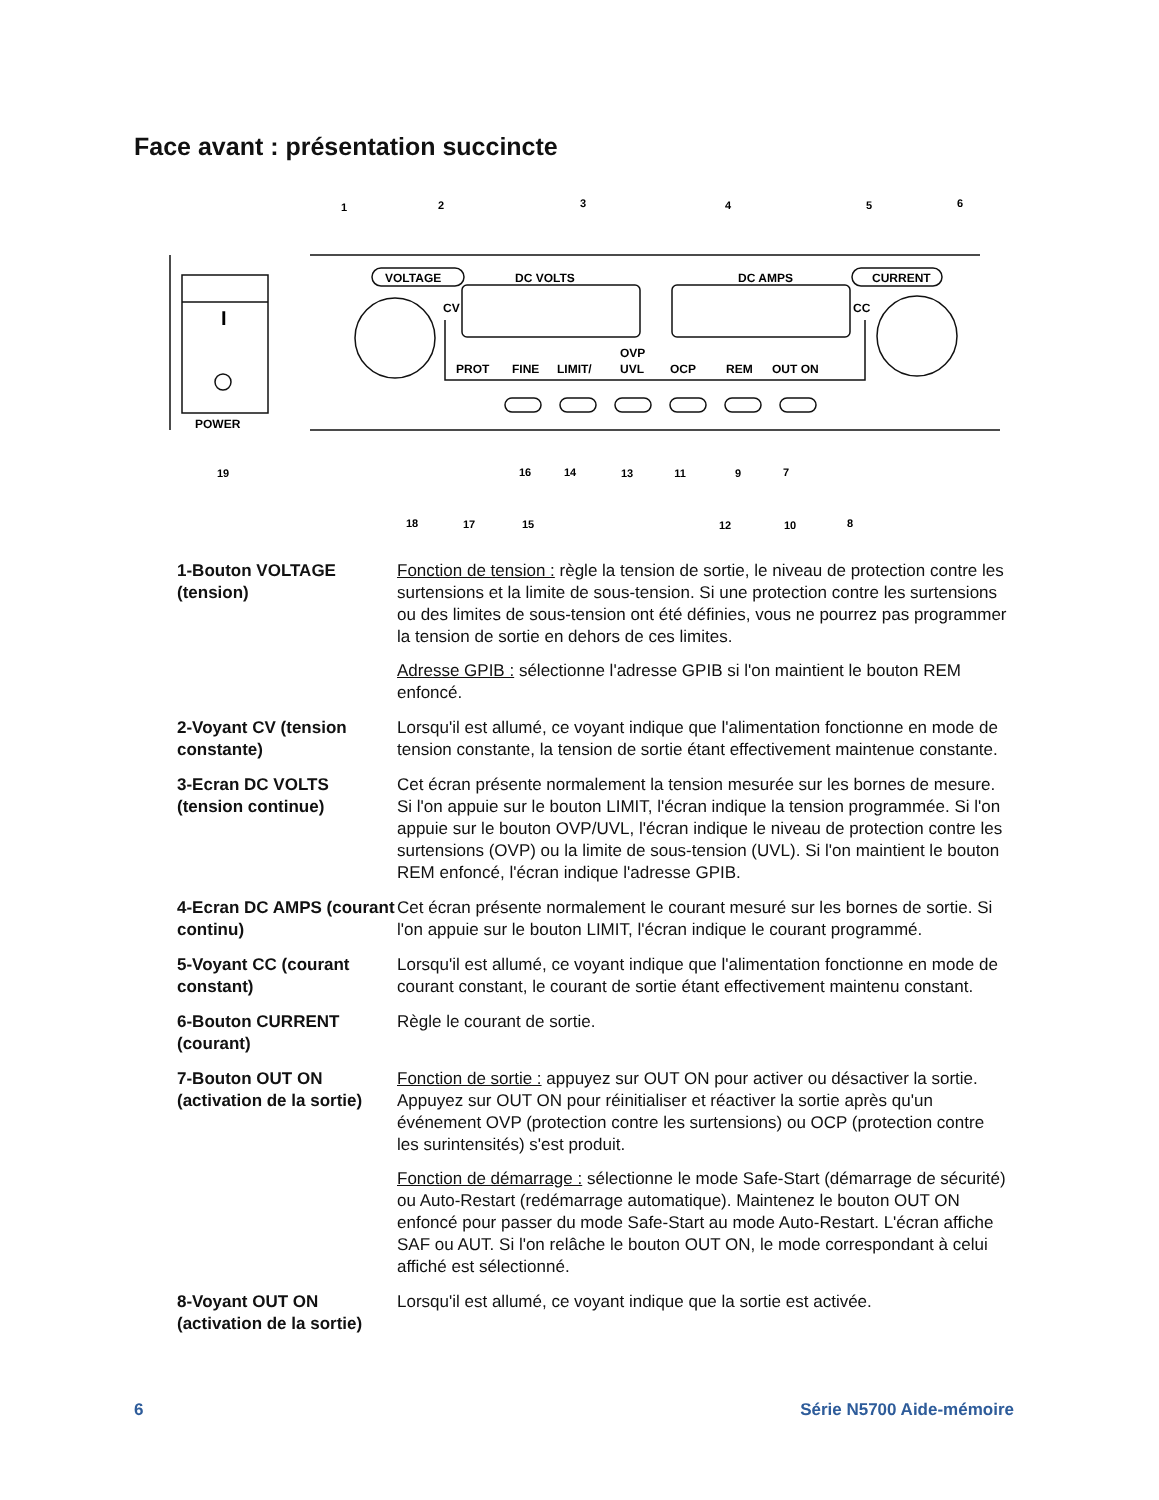Face avant : présentation succincte
POWER
I
VOLTAGE
DC VOLTS
DC AMPS
CURRENT
CV
CC
PROT
FINE
LIMIT/
OVP
UVL
OCP
REM
OUT ON
1
2
3
4
5
6
19
16
14
13
11
9
7
18
17
15
12
10
8
1-Bouton VOLTAGE (tension)
Fonction de tension : règle la tension de sortie, le niveau de protection contre les surtensions et la limite de sous-tension. Si une protection contre les surtensions ou des limites de sous-tension ont été définies, vous ne pourrez pas programmer la tension de sortie en dehors de ces limites.
Adresse GPIB : sélectionne l'adresse GPIB si l'on maintient le bouton REM enfoncé.
2-Voyant CV (tension constante)
Lorsqu'il est allumé, ce voyant indique que l'alimentation fonctionne en mode de tension constante, la tension de sortie étant effectivement maintenue constante.
3-Ecran DC VOLTS (tension continue)
Cet écran présente normalement la tension mesurée sur les bornes de mesure. Si l'on appuie sur le bouton LIMIT, l'écran indique la tension programmée. Si l'on appuie sur le bouton OVP/UVL, l'écran indique le niveau de protection contre les surtensions (OVP) ou la limite de sous-tension (UVL). Si l'on maintient le bouton REM enfoncé, l'écran indique l'adresse GPIB.
4-Ecran DC AMPS (courant continu)
Cet écran présente normalement le courant mesuré sur les bornes de sortie. Si l'on appuie sur le bouton LIMIT, l'écran indique le courant programmé.
5-Voyant CC (courant constant)
Lorsqu'il est allumé, ce voyant indique que l'alimentation fonctionne en mode de courant constant, le courant de sortie étant effectivement maintenu constant.
6-Bouton CURRENT (courant)
Règle le courant de sortie.
7-Bouton OUT ON (activation de la sortie)
Fonction de sortie : appuyez sur OUT ON pour activer ou désactiver la sortie. Appuyez sur OUT ON pour réinitialiser et réactiver la sortie après qu'un événement OVP (protection contre les surtensions) ou OCP (protection contre les surintensités) s'est produit.
Fonction de démarrage : sélectionne le mode Safe-Start (démarrage de sécurité) ou Auto-Restart (redémarrage automatique). Maintenez le bouton OUT ON enfoncé pour passer du mode Safe-Start au mode Auto-Restart. L'écran affiche SAF ou AUT. Si l'on relâche le bouton OUT ON, le mode correspondant à celui affiché est sélectionné.
8-Voyant OUT ON (activation de la sortie)
Lorsqu'il est allumé, ce voyant indique que la sortie est activée.
6 Série N5700 Aide-mémoire